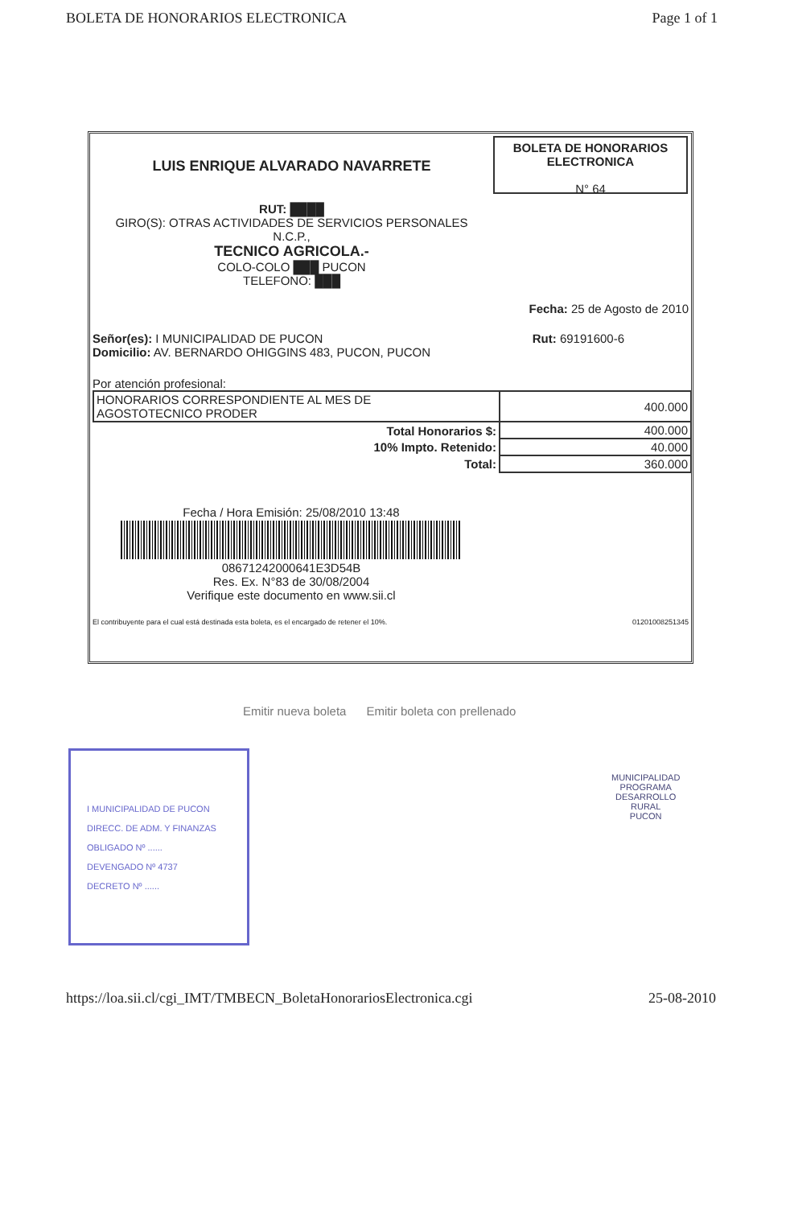BOLETA DE HONORARIOS ELECTRONICA Page 1 of 1
LUIS ENRIQUE ALVARADO NAVARRETE
RUT: ████
GIRO(S): OTRAS ACTIVIDADES DE SERVICIOS PERSONALES
N.C.P.,
TECNICO AGRICOLA.-
COLO-COLO ███ PUCON
TELEFONO: ███
BOLETA DE HONORARIOS
ELECTRONICA
N° 64
Fecha: 25 de Agosto de 2010
Señor(es): I MUNICIPALIDAD DE PUCON
Domicilio: AV. BERNARDO OHIGGINS 483, PUCON, PUCON Rut: 69191600-6
Por atención profesional:
| HONORARIOS CORRESPONDIENTE AL MES DE AGOSTOTECNICO PRODER | 400.000 |
| Total Honorarios $: | 400.000 |
| 10% Impto. Retenido: | 40.000 |
| Total: | 360.000 |
Fecha / Hora Emisión: 25/08/2010 13:48
08671242000641E3D54B
Res. Ex. N°83 de 30/08/2004
Verifique este documento en www.sii.cl
El contribuyente para el cual está destinada esta boleta, es el encargado de retener el 10%. 01201008251345
Emitir nueva boleta Emitir boleta con prellenado
I MUNICIPALIDAD DE PUCON
DIRECC. DE ADM. Y FINANZAS
OBLIGADO Nº ......
DEVENGADO Nº 4737
DECRETO Nº ......
MUNICIPALIDAD
PROGRAMA
DESARROLLO
RURAL
PUCON
https://loa.sii.cl/cgi_IMT/TMBECN_BoletaHonorariosElectronica.cgi 25-08-2010